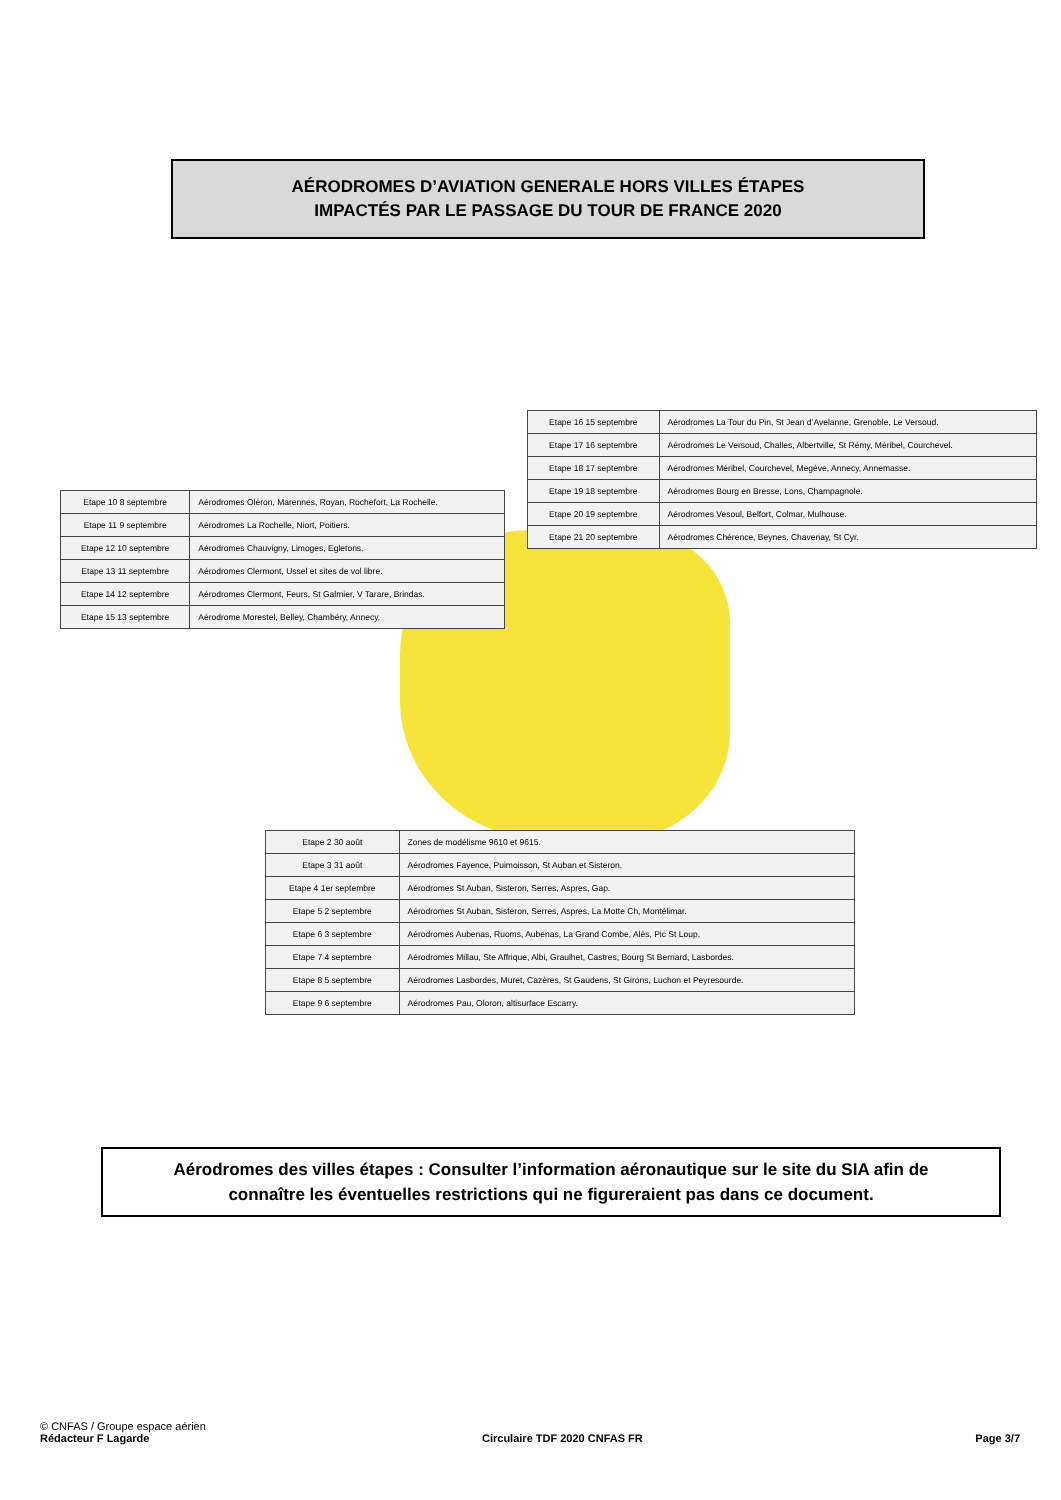AÉRODROMES D’AVIATION GENERALE HORS VILLES ÉTAPES
IMPACTÉS PAR LE PASSAGE DU TOUR DE FRANCE 2020
| Etape 16 15 septembre | Aérodromes La Tour du Pin, St Jean d’Avelanne, Grenoble, Le Versoud. |
| Etape 17 16 septembre | Aérodromes Le Versoud, Challes, Albertville, St Rémy, Méribel, Courchevel. |
| Etape 18 17 septembre | Aérodromes Méribel, Courchevel, Megève, Annecy, Annemasse. |
| Etape 19 18 septembre | Aérodromes Bourg en Bresse, Lons, Champagnole. |
| Etape 20 19 septembre | Aérodromes Vesoul, Belfort, Colmar, Mulhouse. |
| Etape 21 20 septembre | Aérodromes Chérence, Beynes, Chavenay, St Cyr. |
| Etape 10 8 septembre | Aérodromes Oléron, Marennes, Royan, Rochefort, La Rochelle. |
| Etape 11 9 septembre | Aérodromes La Rochelle, Niort, Poitiers. |
| Etape 12 10 septembre | Aérodromes Chauvigny, Limoges, Egletons. |
| Etape 13 11 septembre | Aérodromes Clermont, Ussel et sites de vol libre. |
| Etape 14 12 septembre | Aérodromes Clermont, Feurs, St Galmier, V Tarare, Brindas. |
| Etape 15 13 septembre | Aérodrome Morestel, Belley, Chambéry, Annecy. |
| Etape 2 30 août | Zones de modélisme 9610 et 9615. |
| Etape 3 31 août | Aérodromes Fayence, Puimoisson, St Auban et Sisteron. |
| Etape 4 1er septembre | Aérodromes St Auban, Sisteron, Serres, Aspres, Gap. |
| Etape 5 2 septembre | Aérodromes St Auban, Sisteron, Serres, Aspres, La Motte Ch, Montélimar. |
| Etape 6 3 septembre | Aérodromes Aubenas, Ruoms, Aubenas, La Grand Combe, Alès, Pic St Loup. |
| Etape 7 4 septembre | Aérodromes Millau, Ste Affrique, Albi, Graulhet, Castres, Bourg St Bernard, Lasbordes. |
| Etape 8 5 septembre | Aérodromes Lasbordes, Muret, Cazères, St Gaudens, St Girons, Luchon et Peyresourde. |
| Etape 9 6 septembre | Aérodromes Pau, Oloron, altisurface Escarry. |
Aérodromes des villes étapes : Consulter l’information aéronautique sur le site du SIA afin de
connaître les éventuelles restrictions qui ne figureraient pas dans ce document.
© CNFAS / Groupe espace aérien
Rédacteur F Lagarde Circulaire TDF 2020 CNFAS FR Page 3/7